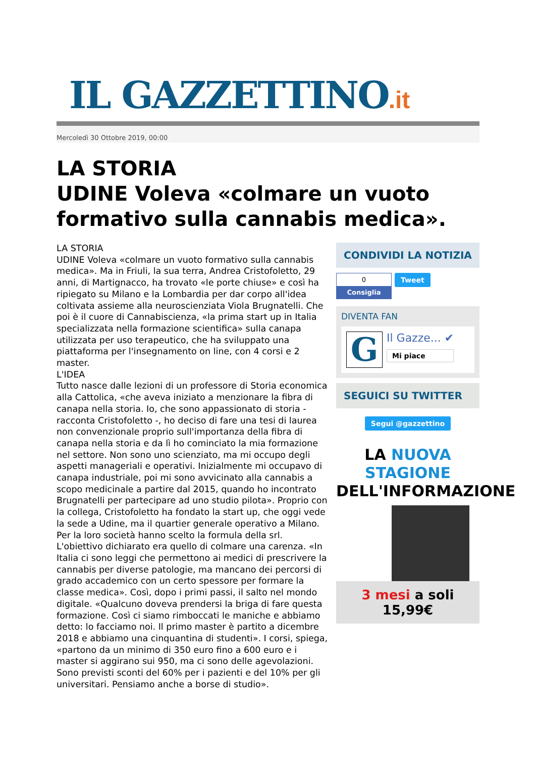IL GAZZETTINO.it
Mercoledì 30 Ottobre 2019, 00:00
LA STORIA
UDINE Voleva «colmare un vuoto formativo sulla cannabis medica».
LA STORIA
UDINE Voleva «colmare un vuoto formativo sulla cannabis medica». Ma in Friuli, la sua terra, Andrea Cristofoletto, 29 anni, di Martignacco, ha trovato «le porte chiuse» e così ha ripiegato su Milano e la Lombardia per dar corpo all'idea coltivata assieme alla neuroscienziata Viola Brugnatelli. Che poi è il cuore di Cannabiscienza, «la prima start up in Italia specializzata nella formazione scientifica» sulla canapa utilizzata per uso terapeutico, che ha sviluppato una piattaforma per l'insegnamento on line, con 4 corsi e 2 master.
L'IDEA
Tutto nasce dalle lezioni di un professore di Storia economica alla Cattolica, «che aveva iniziato a menzionare la fibra di canapa nella storia. Io, che sono appassionato di storia - racconta Cristofoletto -, ho deciso di fare una tesi di laurea non convenzionale proprio sull'importanza della fibra di canapa nella storia e da lì ho cominciato la mia formazione nel settore. Non sono uno scienziato, ma mi occupo degli aspetti manageriali e operativi. Inizialmente mi occupavo di canapa industriale, poi mi sono avvicinato alla cannabis a scopo medicinale a partire dal 2015, quando ho incontrato Brugnatelli per partecipare ad uno studio pilota». Proprio con la collega, Cristofoletto ha fondato la start up, che oggi vede la sede a Udine, ma il quartier generale operativo a Milano. Per la loro società hanno scelto la formula della srl. L'obiettivo dichiarato era quello di colmare una carenza. «In Italia ci sono leggi che permettono ai medici di prescrivere la cannabis per diverse patologie, ma mancano dei percorsi di grado accademico con un certo spessore per formare la classe medica». Così, dopo i primi passi, il salto nel mondo digitale. «Qualcuno doveva prendersi la briga di fare questa formazione. Così ci siamo rimboccati le maniche e abbiamo detto: lo facciamo noi. Il primo master è partito a dicembre 2018 e abbiamo una cinquantina di studenti». I corsi, spiega, «partono da un minimo di 350 euro fino a 600 euro e i master si aggirano sui 950, ma ci sono delle agevolazioni. Sono previsti sconti del 60% per i pazienti e del 10% per gli universitari. Pensiamo anche a borse di studio».
CONDIVIDI LA NOTIZIA
0
Consiglia
Tweet
DIVENTA FAN
G
Il Gazze... ✔
Mi piace
SEGUICI SU TWITTER
Segui @gazzettino
LA NUOVA STAGIONE
DELL'INFORMAZIONE
3 mesi a soli 15,99€